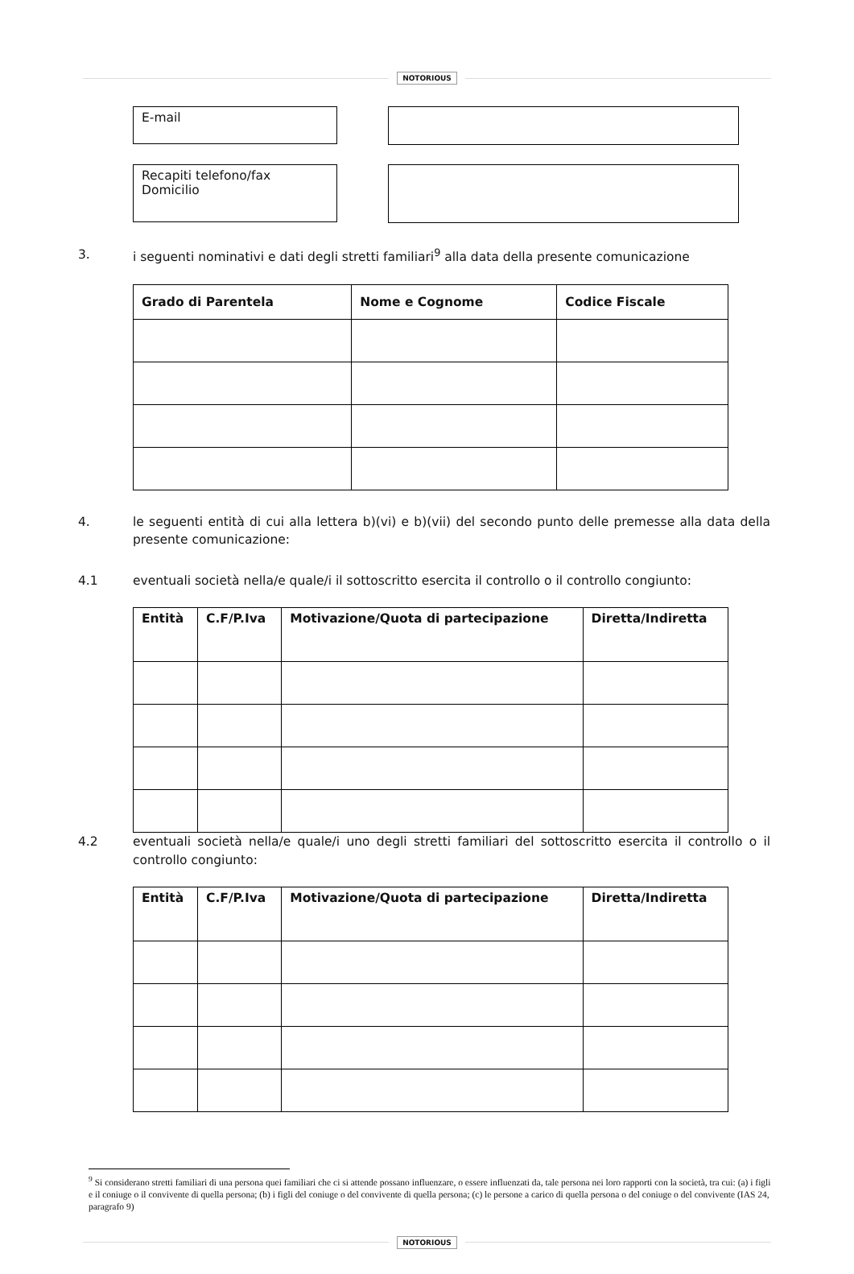NOTORIOUS
E-mail
Recapiti telefono/fax
Domicilio
3. i seguenti nominativi e dati degli stretti familiari<sup>9</sup> alla data della presente comunicazione
| Grado di Parentela | Nome e Cognome | Codice Fiscale |
| --- | --- | --- |
4. le seguenti entità di cui alla lettera b)(vi) e b)(vii) del secondo punto delle premesse alla data della presente comunicazione:
4.1 eventuali società nella/e quale/i il sottoscritto esercita il controllo o il controllo congiunto:
| Entità | C.F/P.Iva | Motivazione/Quota di partecipazione | Diretta/Indiretta |
| --- | --- | --- | --- |
4.2 eventuali società nella/e quale/i uno degli stretti familiari del sottoscritto esercita il controllo o il controllo congiunto:
| Entità | C.F/P.Iva | Motivazione/Quota di partecipazione | Diretta/Indiretta |
| --- | --- | --- | --- |
<sup>9</sup> Si considerano stretti familiari di una persona quei familiari che ci si attende possano influenzare, o essere influenzati da, tale persona nei loro rapporti con la società, tra cui: (a) i figli e il coniuge o il convivente di quella persona; (b) i figli del coniuge o del convivente di quella persona; (c) le persone a carico di quella persona o del coniuge o del convivente (IAS 24, paragrafo 9)
NOTORIOUS